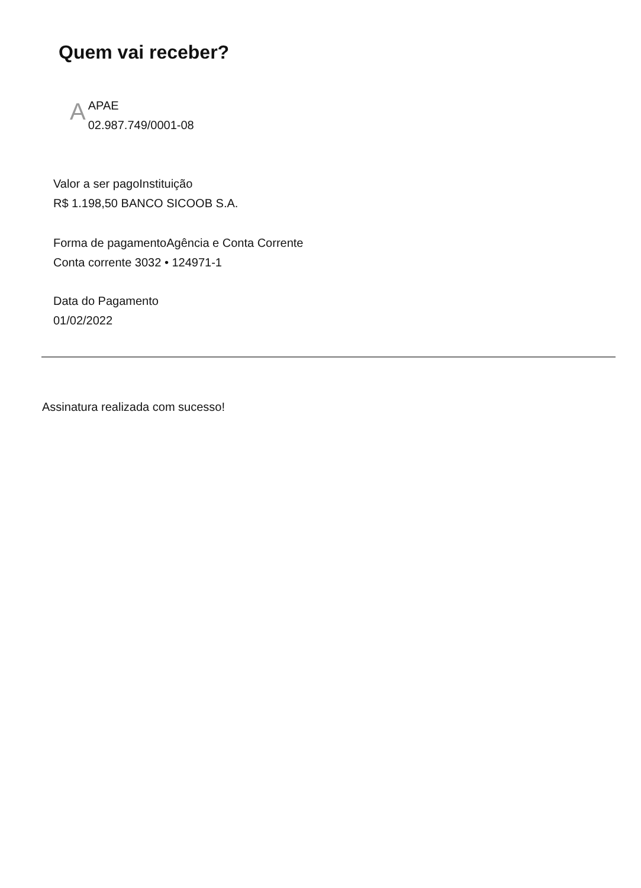Quem vai receber?
A
APAE
02.987.749/0001-08
Valor a ser pago Instituição
R$ 1.198,50 BANCO SICOOB S.A.
Forma de pagamento Agência e Conta Corrente
Conta corrente 3032 • 124971-1
Data do Pagamento
01/02/2022
Assinatura realizada com sucesso!